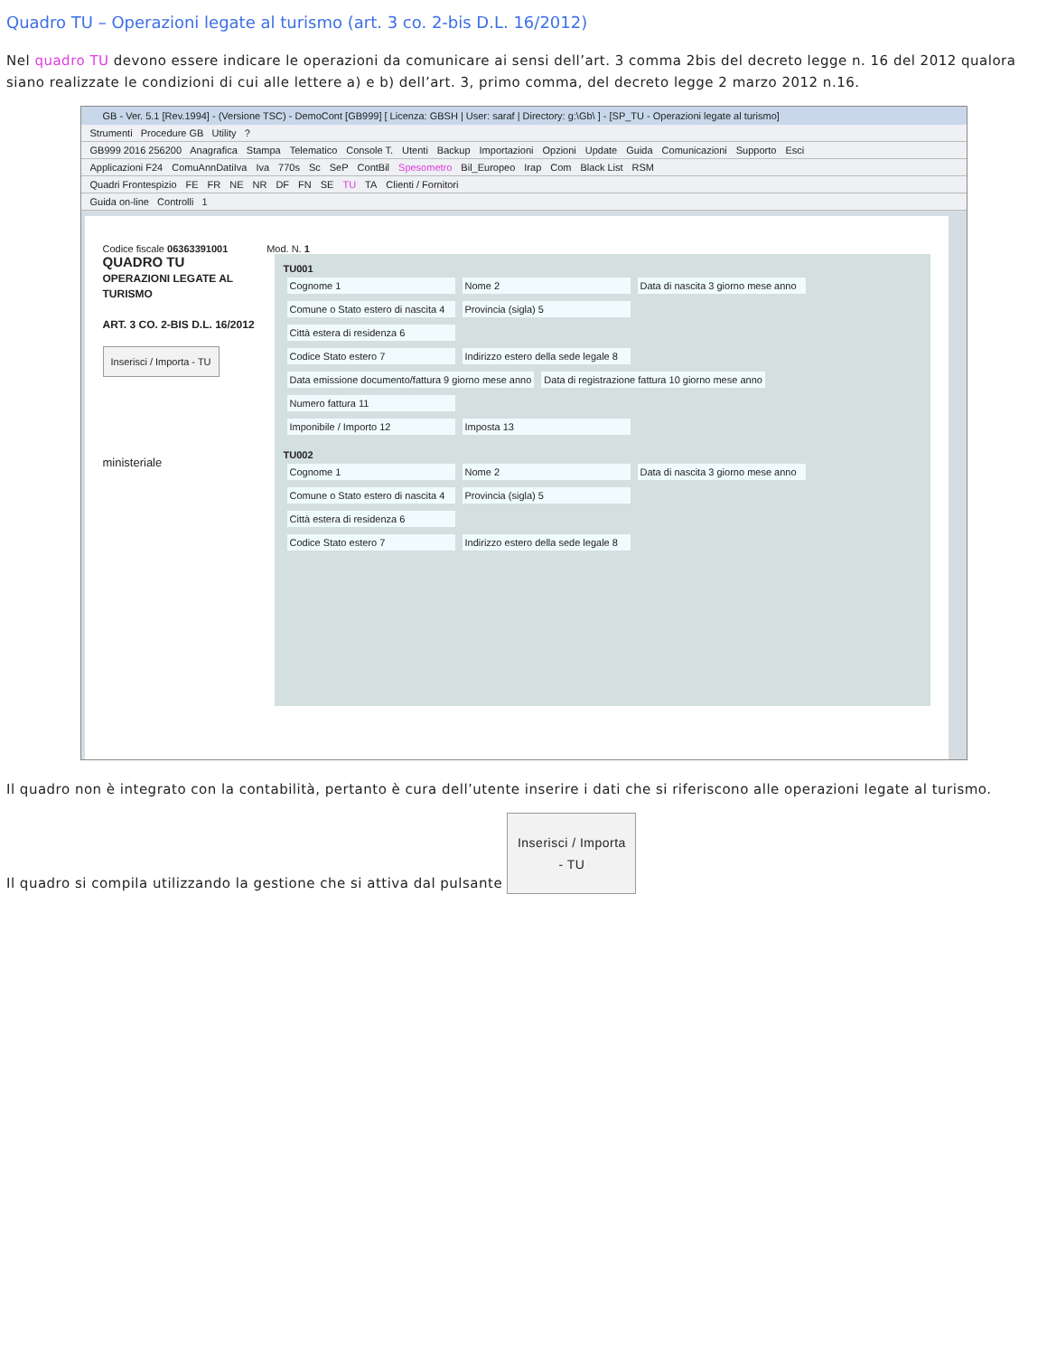Quadro TU – Operazioni legate al turismo (art. 3 co. 2-bis D.L. 16/2012)
Nel quadro TU devono essere indicare le operazioni da comunicare ai sensi dell’art. 3 comma 2bis del decreto legge n. 16 del 2012 qualora siano realizzate le condizioni di cui alle lettere a) e b) dell’art. 3, primo comma, del decreto legge 2 marzo 2012 n.16.
GB - Ver. 5.1 [Rev.1994] - (Versione TSC) - DemoCont [GB999] [ Licenza: GBSH | User: saraf | Directory: g:\Gb\ ] - [SP_TU - Operazioni legate al turismo]
Strumenti Procedure GB Utility ?
GB999 2016 256200 Anagrafica Stampa Telematico Console T. Utenti Backup Importazioni Opzioni Update Guida Comunicazioni Supporto Esci
Applicazioni F24 ComuAnnDatiIva Iva 770s Sc SeP ContBil Spesometro Bil_Europeo Irap Com Black List RSM
Quadri Frontespizio FE FR NE NR DF FN SE TU TA Clienti / Fornitori
Guida on-line Controlli 1
Codice fiscale 06363391001 Mod. N. 1
QUADRO TU
OPERAZIONI LEGATE AL TURISMO
ART. 3 CO. 2-BIS D.L. 16/2012
Inserisci / Importa - TU
ministeriale
TU001
Cognome 1 Nome 2 Data di nascita 3 giorno mese anno
Comune o Stato estero di nascita 4 Provincia (sigla) 5
Città estera di residenza 6
Codice Stato estero 7 Indirizzo estero della sede legale 8
Data emissione documento/fattura 9 giorno mese anno Data di registrazione fattura 10 giorno mese anno Numero fattura 11
Imponibile / Importo 12 Imposta 13
TU002
Cognome 1 Nome 2 Data di nascita 3 giorno mese anno
Comune o Stato estero di nascita 4 Provincia (sigla) 5
Città estera di residenza 6
Codice Stato estero 7 Indirizzo estero della sede legale 8
Il quadro non è integrato con la contabilità, pertanto è cura dell’utente inserire i dati che si riferiscono alle operazioni legate al turismo.
Il quadro si compila utilizzando la gestione che si attiva dal pulsante Inserisci / Importa - TU